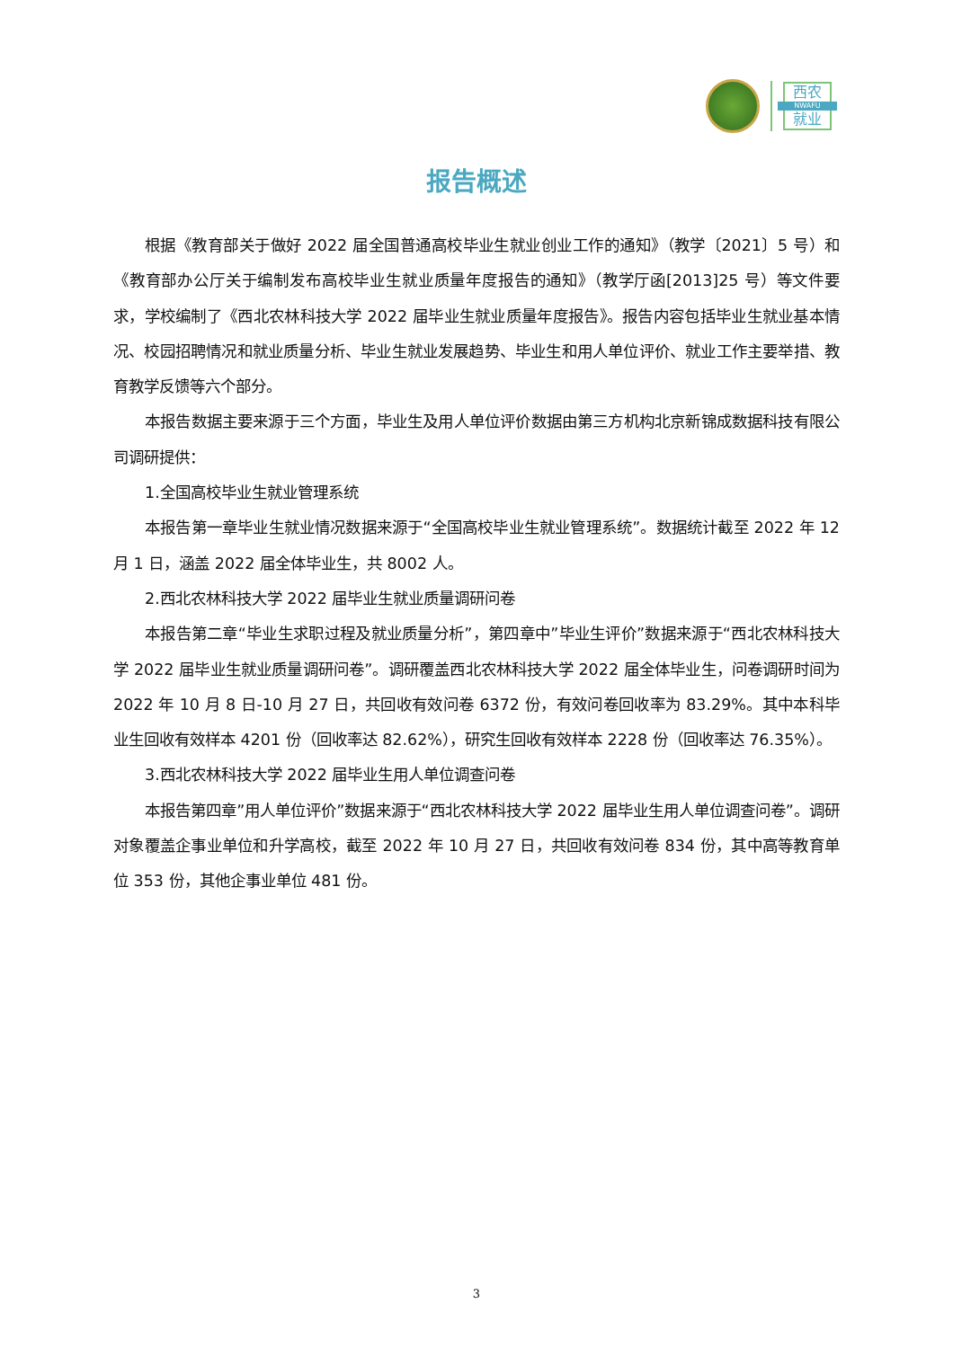西农
NWAFU
就业
报告概述
根据《教育部关于做好 2022 届全国普通高校毕业生就业创业工作的通知》（教学〔2021〕5 号）和《教育部办公厅关于编制发布高校毕业生就业质量年度报告的通知》（教学厅函[2013]25 号）等文件要求，学校编制了《西北农林科技大学 2022 届毕业生就业质量年度报告》。报告内容包括毕业生就业基本情况、校园招聘情况和就业质量分析、毕业生就业发展趋势、毕业生和用人单位评价、就业工作主要举措、教育教学反馈等六个部分。
本报告数据主要来源于三个方面，毕业生及用人单位评价数据由第三方机构北京新锦成数据科技有限公司调研提供：
1.全国高校毕业生就业管理系统
本报告第一章毕业生就业情况数据来源于“全国高校毕业生就业管理系统”。数据统计截至 2022 年 12 月 1 日，涵盖 2022 届全体毕业生，共 8002 人。
2.西北农林科技大学 2022 届毕业生就业质量调研问卷
本报告第二章“毕业生求职过程及就业质量分析”，第四章中”毕业生评价”数据来源于“西北农林科技大学 2022 届毕业生就业质量调研问卷”。调研覆盖西北农林科技大学 2022 届全体毕业生，问卷调研时间为 2022 年 10 月 8 日-10 月 27 日，共回收有效问卷 6372 份，有效问卷回收率为 83.29%。其中本科毕业生回收有效样本 4201 份（回收率达 82.62%），研究生回收有效样本 2228 份（回收率达 76.35%）。
3.西北农林科技大学 2022 届毕业生用人单位调查问卷
本报告第四章”用人单位评价”数据来源于“西北农林科技大学 2022 届毕业生用人单位调查问卷”。调研对象覆盖企事业单位和升学高校，截至 2022 年 10 月 27 日，共回收有效问卷 834 份，其中高等教育单位 353 份，其他企事业单位 481 份。
3